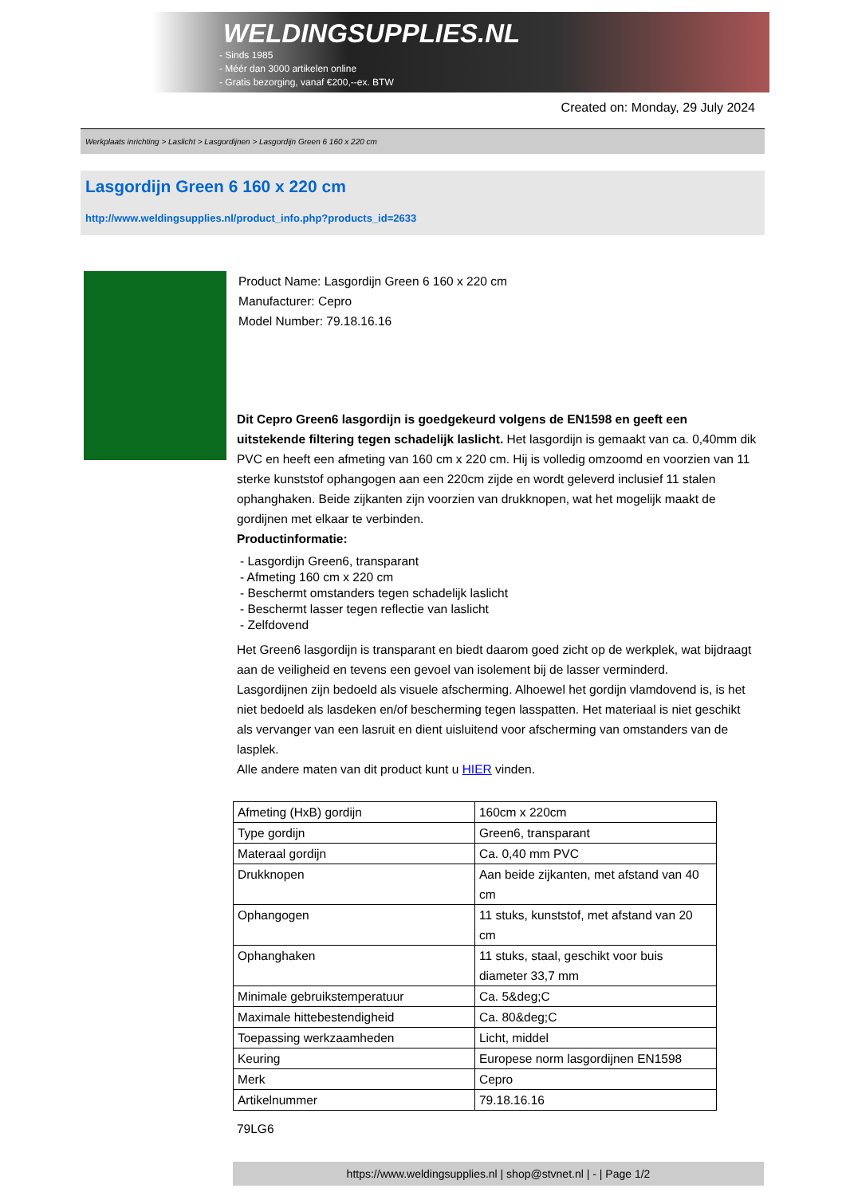WELDINGSUPPLIES.NL
- Sinds 1985
- Méér dan 3000 artikelen online
- Gratis bezorging, vanaf €200,--ex. BTW
Created on: Monday, 29 July 2024
Werkplaats inrichting > Laslicht > Lasgordijnen > Lasgordijn Green 6 160 x 220 cm
Lasgordijn Green 6 160 x 220 cm
http://www.weldingsupplies.nl/product_info.php?products_id=2633
Product Name: Lasgordijn Green 6 160 x 220 cm
Manufacturer: Cepro
Model Number: 79.18.16.16
Dit Cepro Green6 lasgordijn is goedgekeurd volgens de EN1598 en geeft een uitstekende filtering tegen schadelijk laslicht. Het lasgordijn is gemaakt van ca. 0,40mm dik PVC en heeft een afmeting van 160 cm x 220 cm. Hij is volledig omzoomd en voorzien van 11 sterke kunststof ophangogen aan een 220cm zijde en wordt geleverd inclusief 11 stalen ophanghaken. Beide zijkanten zijn voorzien van drukknopen, wat het mogelijk maakt de gordijnen met elkaar te verbinden.
Productinformatie:
- Lasgordijn Green6, transparant
- Afmeting 160 cm x 220 cm
- Beschermt omstanders tegen schadelijk laslicht
- Beschermt lasser tegen reflectie van laslicht
- Zelfdovend
Het Green6 lasgordijn is transparant en biedt daarom goed zicht op de werkplek, wat bijdraagt aan de veiligheid en tevens een gevoel van isolement bij de lasser verminderd.
Lasgordijnen zijn bedoeld als visuele afscherming. Alhoewel het gordijn vlamdovend is, is het niet bedoeld als lasdeken en/of bescherming tegen lasspatten. Het materiaal is niet geschikt als vervanger van een lasruit en dient uisluitend voor afscherming van omstanders van de lasplek.
Alle andere maten van dit product kunt u HIER vinden.
| Afmeting (HxB) gordijn | 160cm x 220cm |
| Type gordijn | Green6, transparant |
| Materaal gordijn | Ca. 0,40 mm PVC |
| Drukknopen | Aan beide zijkanten, met afstand van 40 cm |
| Ophangogen | 11 stuks, kunststof, met afstand van 20 cm |
| Ophanghaken | 11 stuks, staal, geschikt voor buis diameter 33,7 mm |
| Minimale gebruikstemperatuur | Ca. 5&deg;C |
| Maximale hittebestendigheid | Ca. 80&deg;C |
| Toepassing werkzaamheden | Licht, middel |
| Keuring | Europese norm lasgordijnen EN1598 |
| Merk | Cepro |
| Artikelnummer | 79.18.16.16 |
79LG6
https://www.weldingsupplies.nl | shop@stvnet.nl | - | Page 1/2